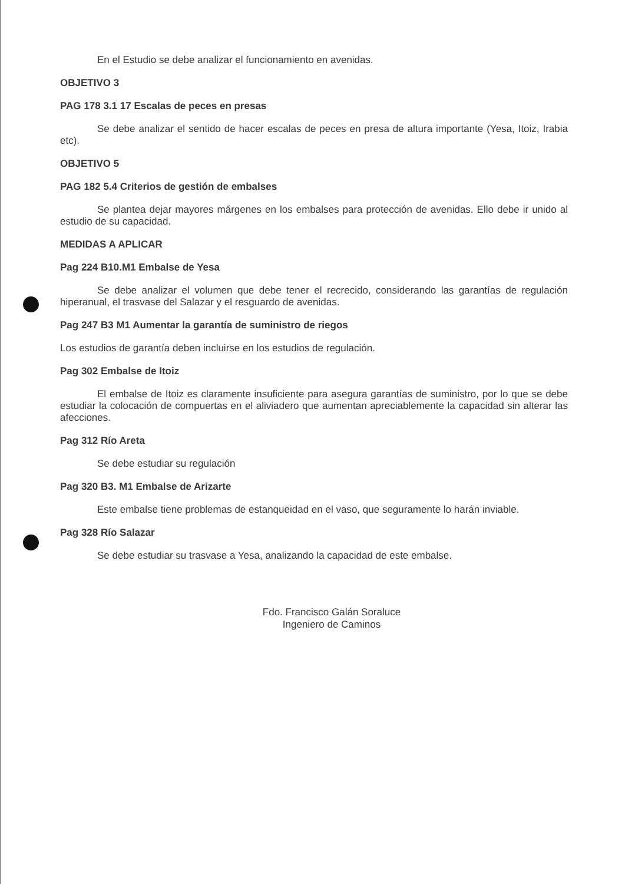En el Estudio se debe analizar el funcionamiento en avenidas.
OBJETIVO 3
PAG 178 3.1 17 Escalas de peces en presas
Se debe analizar el sentido de hacer escalas de peces en presa de altura importante (Yesa, Itoiz, Irabia etc).
OBJETIVO 5
PAG 182 5.4 Criterios de gestión de embalses
Se plantea dejar mayores márgenes en los embalses para protección de avenidas. Ello debe ir unido al estudio de su capacidad.
MEDIDAS A APLICAR
Pag 224 B10.M1 Embalse de Yesa
Se debe analizar el volumen que debe tener el recrecido, considerando las garantías de regulación hiperanual, el trasvase del Salazar y el resguardo de avenidas.
Pag 247 B3 M1 Aumentar la garantía de suministro de riegos
Los estudios de garantía deben incluirse en los estudios de regulación.
Pag 302 Embalse de Itoiz
El embalse de Itoiz es claramente insuficiente para asegura garantías de suministro, por lo que se debe estudiar la colocación de compuertas en el aliviadero que aumentan apreciablemente la capacidad sin alterar las afecciones.
Pag 312 Río Areta
Se debe estudiar su regulación
Pag 320 B3. M1 Embalse de Arizarte
Este embalse tiene problemas de estanqueidad en el vaso, que seguramente lo harán inviable.
Pag 328 Río Salazar
Se debe estudiar su trasvase a Yesa, analizando la capacidad de este embalse.
Fdo. Francisco Galán Soraluce
Ingeniero de Caminos